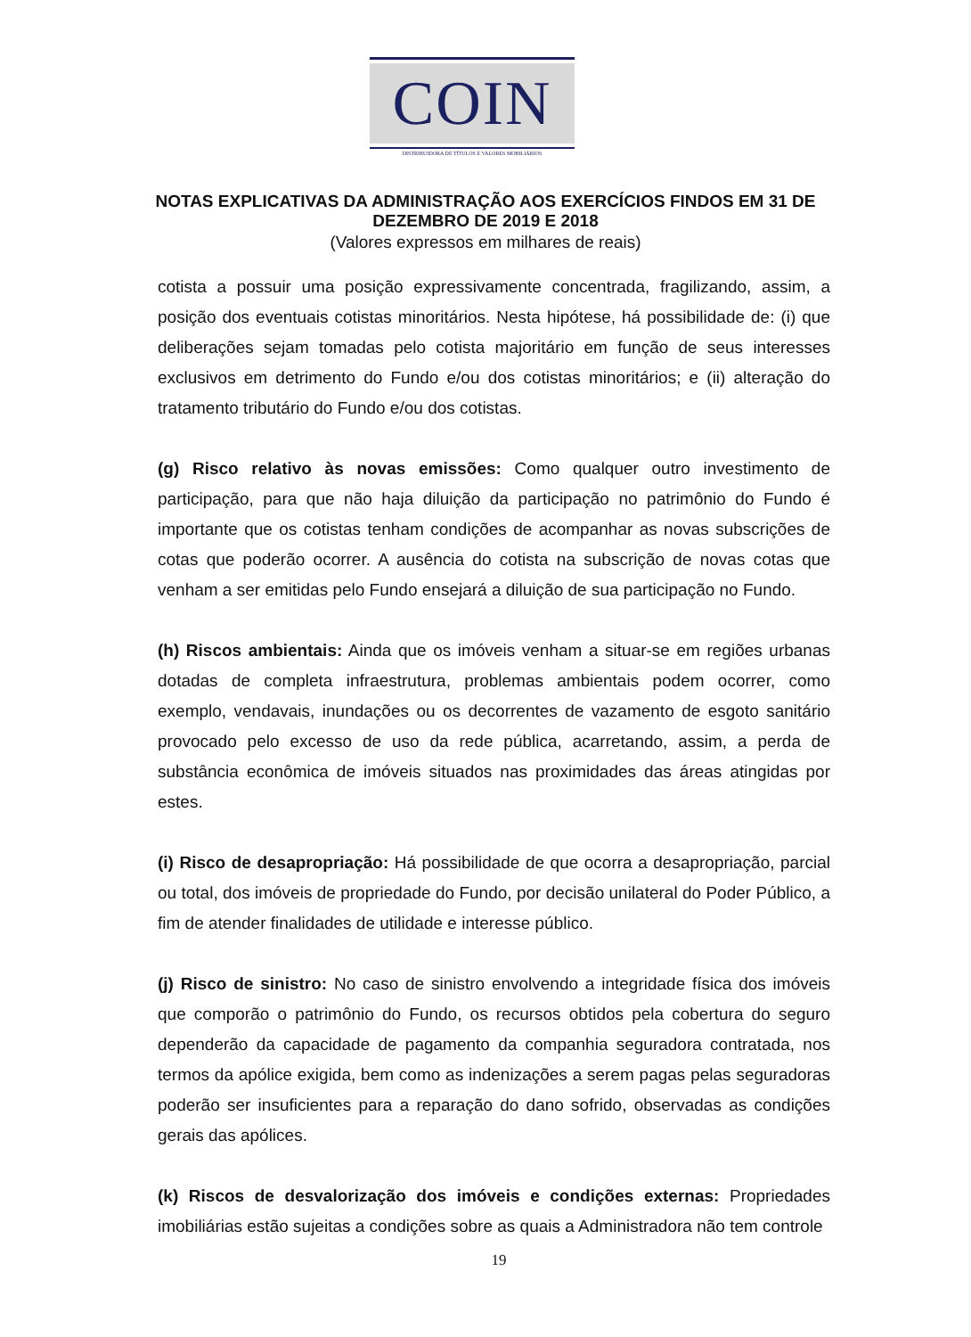COIN
DISTRIBUIDORA DE TÍTULOS E VALORES MOBILIÁRIOS
NOTAS EXPLICATIVAS DA ADMINISTRAÇÃO AOS EXERCÍCIOS FINDOS EM 31 DE DEZEMBRO DE 2019 E 2018
(Valores expressos em milhares de reais)
cotista a possuir uma posição expressivamente concentrada, fragilizando, assim, a posição dos eventuais cotistas minoritários. Nesta hipótese, há possibilidade de: (i) que deliberações sejam tomadas pelo cotista majoritário em função de seus interesses exclusivos em detrimento do Fundo e/ou dos cotistas minoritários; e (ii) alteração do tratamento tributário do Fundo e/ou dos cotistas.
(g) Risco relativo às novas emissões: Como qualquer outro investimento de participação, para que não haja diluição da participação no patrimônio do Fundo é importante que os cotistas tenham condições de acompanhar as novas subscrições de cotas que poderão ocorrer. A ausência do cotista na subscrição de novas cotas que venham a ser emitidas pelo Fundo ensejará a diluição de sua participação no Fundo.
(h) Riscos ambientais: Ainda que os imóveis venham a situar-se em regiões urbanas dotadas de completa infraestrutura, problemas ambientais podem ocorrer, como exemplo, vendavais, inundações ou os decorrentes de vazamento de esgoto sanitário provocado pelo excesso de uso da rede pública, acarretando, assim, a perda de substância econômica de imóveis situados nas proximidades das áreas atingidas por estes.
(i) Risco de desapropriação: Há possibilidade de que ocorra a desapropriação, parcial ou total, dos imóveis de propriedade do Fundo, por decisão unilateral do Poder Público, a fim de atender finalidades de utilidade e interesse público.
(j) Risco de sinistro: No caso de sinistro envolvendo a integridade física dos imóveis que comporão o patrimônio do Fundo, os recursos obtidos pela cobertura do seguro dependerão da capacidade de pagamento da companhia seguradora contratada, nos termos da apólice exigida, bem como as indenizações a serem pagas pelas seguradoras poderão ser insuficientes para a reparação do dano sofrido, observadas as condições gerais das apólices.
(k) Riscos de desvalorização dos imóveis e condições externas: Propriedades imobiliárias estão sujeitas a condições sobre as quais a Administradora não tem controle
19